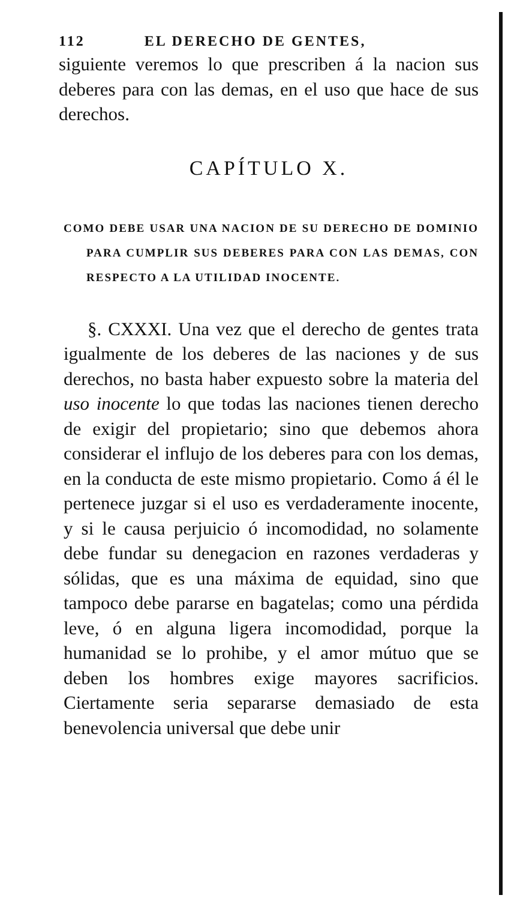112 EL DERECHO DE GENTES,
siguiente veremos lo que prescriben á la nacion sus deberes para con las demas, en el uso que hace de sus derechos.
CAPÍTULO X.
COMO DEBE USAR UNA NACION DE SU DERECHO DE DOMINIO PARA CUMPLIR SUS DEBERES PARA CON LAS DEMAS, CON RESPECTO A LA UTILIDAD INOCENTE.
§. CXXXI. Una vez que el derecho de gentes trata igualmente de los deberes de las naciones y de sus derechos, no basta haber expuesto sobre la materia del uso inocente lo que todas las naciones tienen derecho de exigir del propietario; sino que debemos ahora considerar el influjo de los deberes para con los demas, en la conducta de este mismo propietario. Como á él le pertenece juzgar si el uso es verdaderamente inocente, y si le causa perjuicio ó incomodidad, no solamente debe fundar su denegacion en razones verdaderas y sólidas, que es una máxima de equidad, sino que tampoco debe pararse en bagatelas; como una pérdida leve, ó en alguna ligera incomodidad, porque la humanidad se lo prohibe, y el amor mútuo que se deben los hombres exige mayores sacrificios. Ciertamente seria separarse demasiado de esta benevolencia universal que debe unir